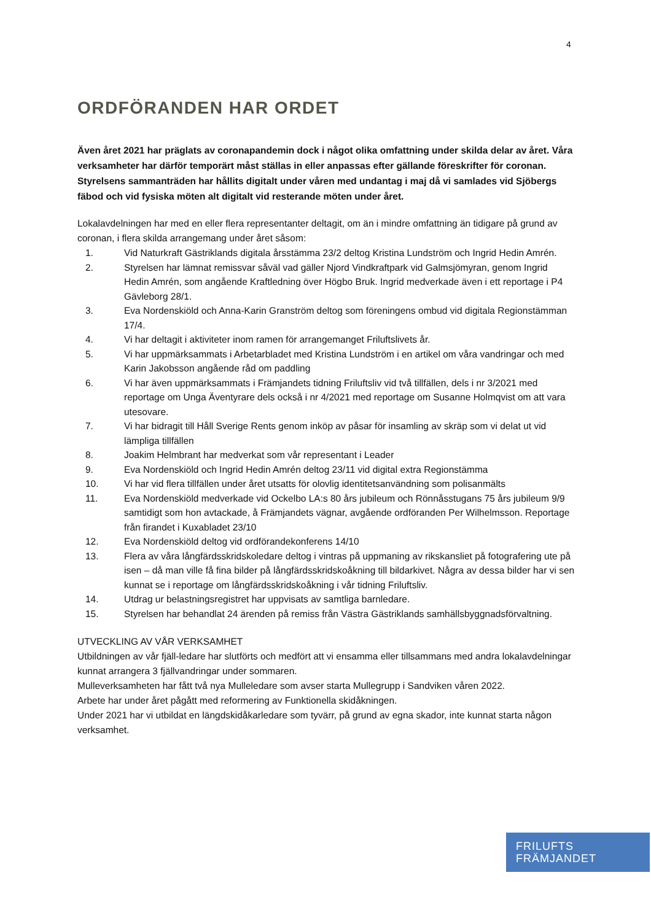4
ORDFÖRANDEN HAR ORDET
Även året 2021 har präglats av coronapandemin dock i något olika omfattning under skilda delar av året. Våra verksamheter har därför temporärt måst ställas in eller anpassas efter gällande föreskrifter för coronan. Styrelsens sammanträden har hållits digitalt under våren med undantag i maj då vi samlades vid Sjöbergs fäbod och vid fysiska möten alt digitalt vid resterande möten under året.
Lokalavdelningen har med en eller flera representanter deltagit, om än i mindre omfattning än tidigare på grund av coronan, i flera skilda arrangemang under året såsom:
1. Vid Naturkraft Gästriklands digitala årsstämma 23/2 deltog Kristina Lundström och Ingrid Hedin Amrén.
2. Styrelsen har lämnat remissvar såväl vad gäller Njord Vindkraftpark vid Galmsjömyran, genom Ingrid Hedin Amrén, som angående Kraftledning över Högbo Bruk. Ingrid medverkade även i ett reportage i P4 Gävleborg 28/1.
3. Eva Nordenskiöld och Anna-Karin Granström deltog som föreningens ombud vid digitala Regionstämman 17/4.
4. Vi har deltagit i aktiviteter inom ramen för arrangemanget Friluftslivets år.
5. Vi har uppmärksammats i Arbetarbladet med Kristina Lundström i en artikel om våra vandringar och med Karin Jakobsson angående råd om paddling
6. Vi har även uppmärksammats i Främjandets tidning Friluftsliv vid två tillfällen, dels i nr 3/2021 med reportage om Unga Äventyrare dels också i nr 4/2021 med reportage om Susanne Holmqvist om att vara utesovare.
7. Vi har bidragit till Håll Sverige Rents genom inköp av påsar för insamling av skräp som vi delat ut vid lämpliga tillfällen
8. Joakim Helmbrant har medverkat som vår representant i Leader
9. Eva Nordenskiöld och Ingrid Hedin Amrén deltog 23/11 vid digital extra Regionstämma
10. Vi har vid flera tillfällen under året utsatts för olovlig identitetsanvändning som polisanmälts
11. Eva Nordenskiöld medverkade vid Ockelbo LA:s 80 års jubileum och Rönnåsstugans 75 års jubileum 9/9 samtidigt som hon avtackade, å Främjandets vägnar, avgående ordföranden Per Wilhelmsson. Reportage från firandet i Kuxabladet 23/10
12. Eva Nordenskiöld deltog vid ordförandekonferens 14/10
13. Flera av våra långfärdsskridskoledare deltog i vintras på uppmaning av rikskansliet på fotografering ute på isen – då man ville få fina bilder på långfärdsskridskoåkning till bildarkivet. Några av dessa bilder har vi sen kunnat se i reportage om långfärdsskridskoåkning i vår tidning Friluftsliv.
14. Utdrag ur belastningsregistret har uppvisats av samtliga barnledare.
15. Styrelsen har behandlat 24 ärenden på remiss från Västra Gästriklands samhällsbyggnadsförvaltning.
UTVECKLING AV VÅR VERKSAMHET
Utbildningen av vår fjäll-ledare har slutförts och medfört att vi ensamma eller tillsammans med andra lokalavdelningar kunnat arrangera 3 fjällvandringar under sommaren.
Mulleverksamheten har fått två nya Mulleledare som avser starta Mullegrupp i Sandviken våren 2022.
Arbete har under året pågått med reformering av Funktionella skidåkningen.
Under 2021 har vi utbildat en längdskidåkarledare som tyvärr, på grund av egna skador, inte kunnat starta någon verksamhet.
FRILUFTS
FRÄMJANDET